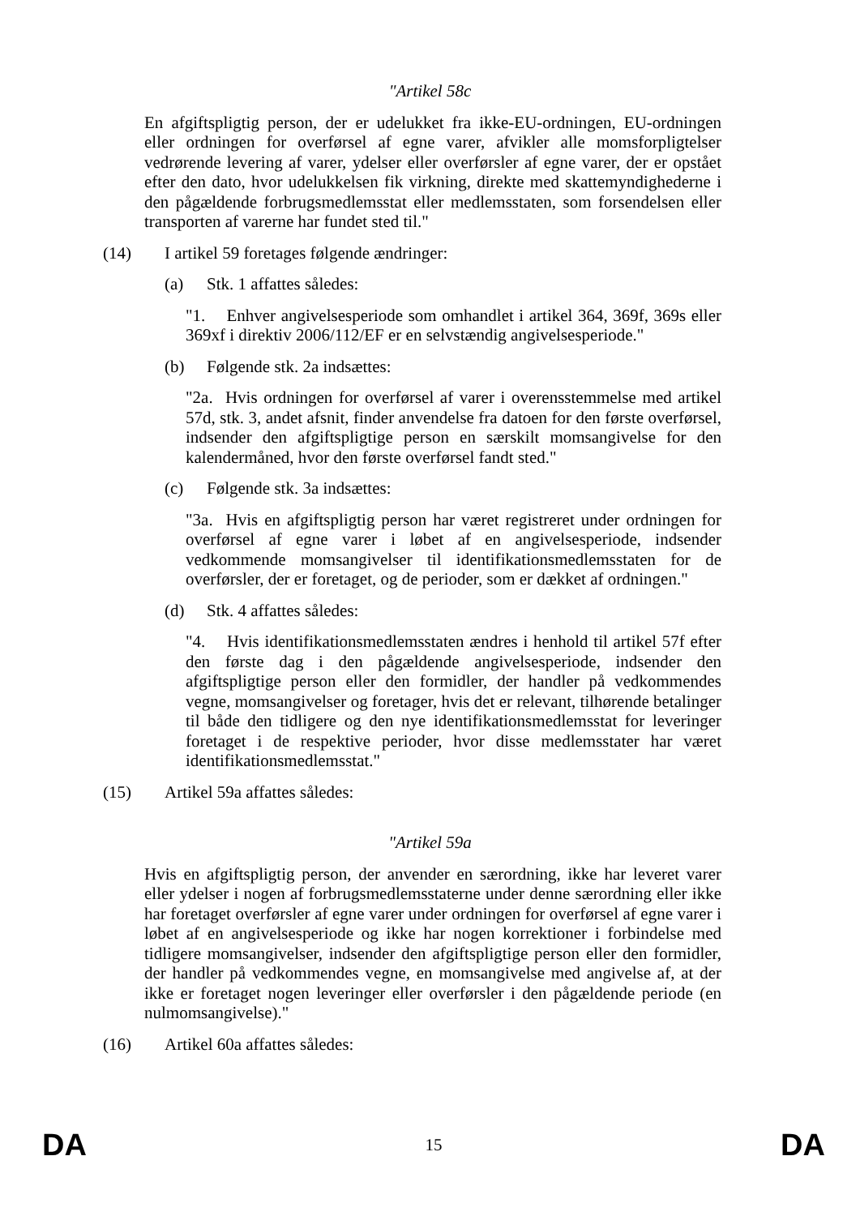"Artikel 58c
En afgiftspligtig person, der er udelukket fra ikke-EU-ordningen, EU-ordningen eller ordningen for overførsel af egne varer, afvikler alle momsforpligtelser vedrørende levering af varer, ydelser eller overførsler af egne varer, der er opstået efter den dato, hvor udelukkelsen fik virkning, direkte med skattemyndighederne i den pågældende forbrugsmedlemsstat eller medlemsstaten, som forsendelsen eller transporten af varerne har fundet sted til."
(14) I artikel 59 foretages følgende ændringer:
(a) Stk. 1 affattes således:
"1. Enhver angivelsesperiode som omhandlet i artikel 364, 369f, 369s eller 369xf i direktiv 2006/112/EF er en selvstændig angivelsesperiode."
(b) Følgende stk. 2a indsættes:
"2a. Hvis ordningen for overførsel af varer i overensstemmelse med artikel 57d, stk. 3, andet afsnit, finder anvendelse fra datoen for den første overførsel, indsender den afgiftspligtige person en særskilt momsangivelse for den kalendermåned, hvor den første overførsel fandt sted."
(c) Følgende stk. 3a indsættes:
"3a. Hvis en afgiftspligtig person har været registreret under ordningen for overførsel af egne varer i løbet af en angivelsesperiode, indsender vedkommende momsangivelser til identifikationsmedlemsstaten for de overførsler, der er foretaget, og de perioder, som er dækket af ordningen."
(d) Stk. 4 affattes således:
"4. Hvis identifikationsmedlemsstaten ændres i henhold til artikel 57f efter den første dag i den pågældende angivelsesperiode, indsender den afgiftspligtige person eller den formidler, der handler på vedkommendes vegne, momsangivelser og foretager, hvis det er relevant, tilhørende betalinger til både den tidligere og den nye identifikationsmedlemsstat for leveringer foretaget i de respektive perioder, hvor disse medlemsstater har været identifikationsmedlemsstat."
(15) Artikel 59a affattes således:
"Artikel 59a
Hvis en afgiftspligtig person, der anvender en særordning, ikke har leveret varer eller ydelser i nogen af forbrugsmedlemsstaterne under denne særordning eller ikke har foretaget overførsler af egne varer under ordningen for overførsel af egne varer i løbet af en angivelsesperiode og ikke har nogen korrektioner i forbindelse med tidligere momsangivelser, indsender den afgiftspligtige person eller den formidler, der handler på vedkommendes vegne, en momsangivelse med angivelse af, at der ikke er foretaget nogen leveringer eller overførsler i den pågældende periode (en nulmomsangivelse)."
(16) Artikel 60a affattes således:
DA 15 DA